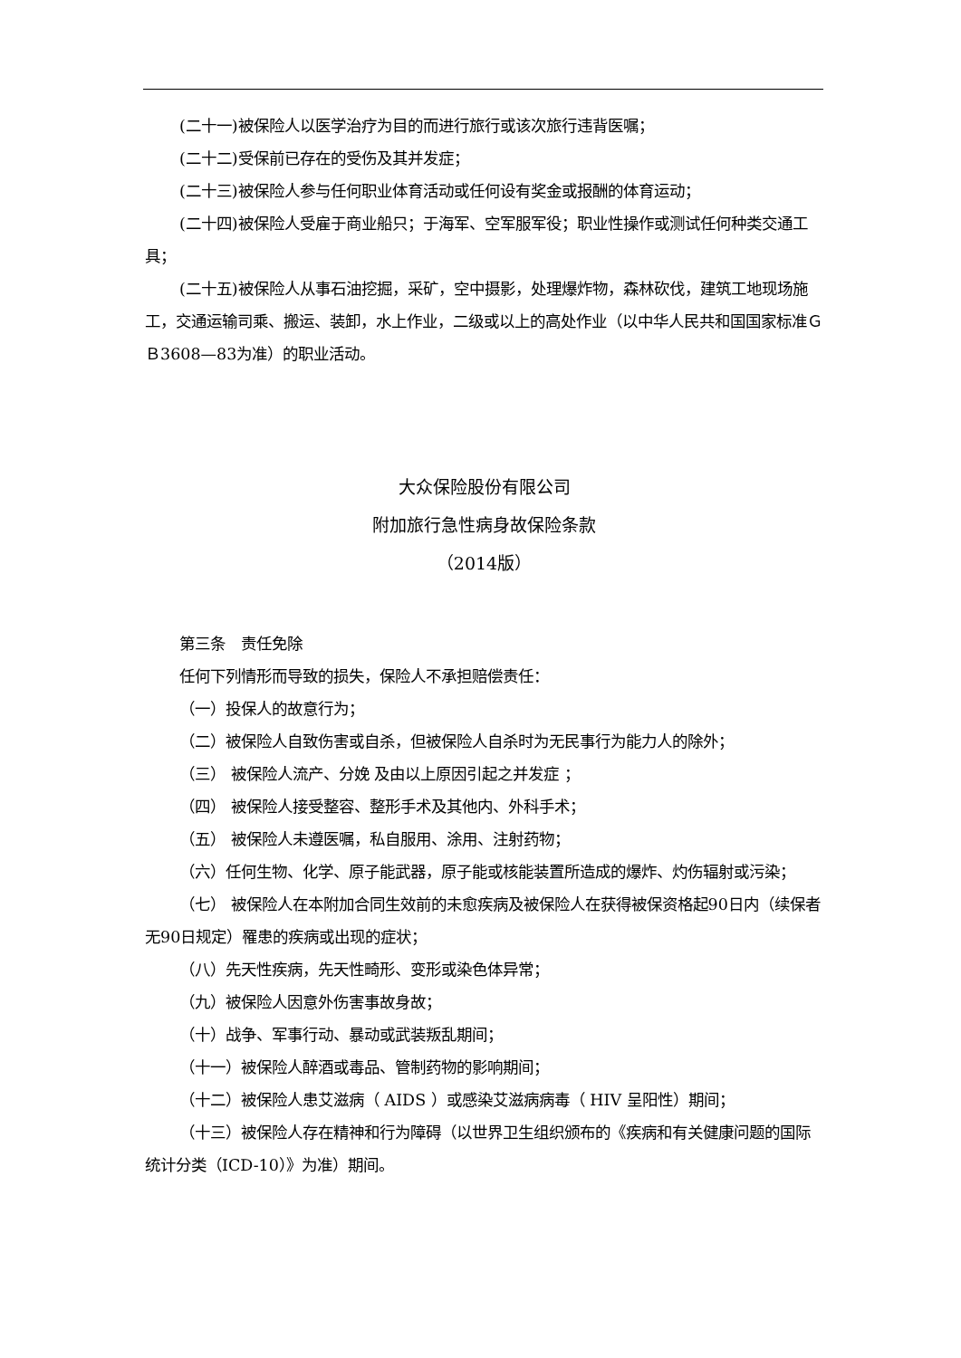(二十一)被保险人以医学治疗为目的而进行旅行或该次旅行违背医嘱；
(二十二)受保前已存在的受伤及其并发症；
(二十三)被保险人参与任何职业体育活动或任何设有奖金或报酬的体育运动；
(二十四)被保险人受雇于商业船只；于海军、空军服军役；职业性操作或测试任何种类交通工具；
(二十五)被保险人从事石油挖掘，采矿，空中摄影，处理爆炸物，森林砍伐，建筑工地现场施工，交通运输司乘、搬运、装卸，水上作业，二级或以上的高处作业（以中华人民共和国国家标准ＧＢ3608—83为准）的职业活动。
大众保险股份有限公司
附加旅行急性病身故保险条款
（2014版）
第三条　责任免除
任何下列情形而导致的损失，保险人不承担赔偿责任：
（一）投保人的故意行为；
（二）被保险人自致伤害或自杀，但被保险人自杀时为无民事行为能力人的除外；
（三） 被保险人流产、分娩 及由以上原因引起之并发症 ；
（四） 被保险人接受整容、整形手术及其他内、外科手术；
（五） 被保险人未遵医嘱，私自服用、涂用、注射药物；
（六）任何生物、化学、原子能武器，原子能或核能装置所造成的爆炸、灼伤辐射或污染；
（七） 被保险人在本附加合同生效前的未愈疾病及被保险人在获得被保资格起90日内（续保者无90日规定）罹患的疾病或出现的症状；
（八）先天性疾病，先天性畸形、变形或染色体异常；
（九）被保险人因意外伤害事故身故；
（十）战争、军事行动、暴动或武装叛乱期间；
（十一）被保险人醉酒或毒品、管制药物的影响期间；
（十二）被保险人患艾滋病（ AIDS ）或感染艾滋病病毒（ HIV 呈阳性）期间；
（十三）被保险人存在精神和行为障碍（以世界卫生组织颁布的《疾病和有关健康问题的国际统计分类（ICD-10）》为准）期间。